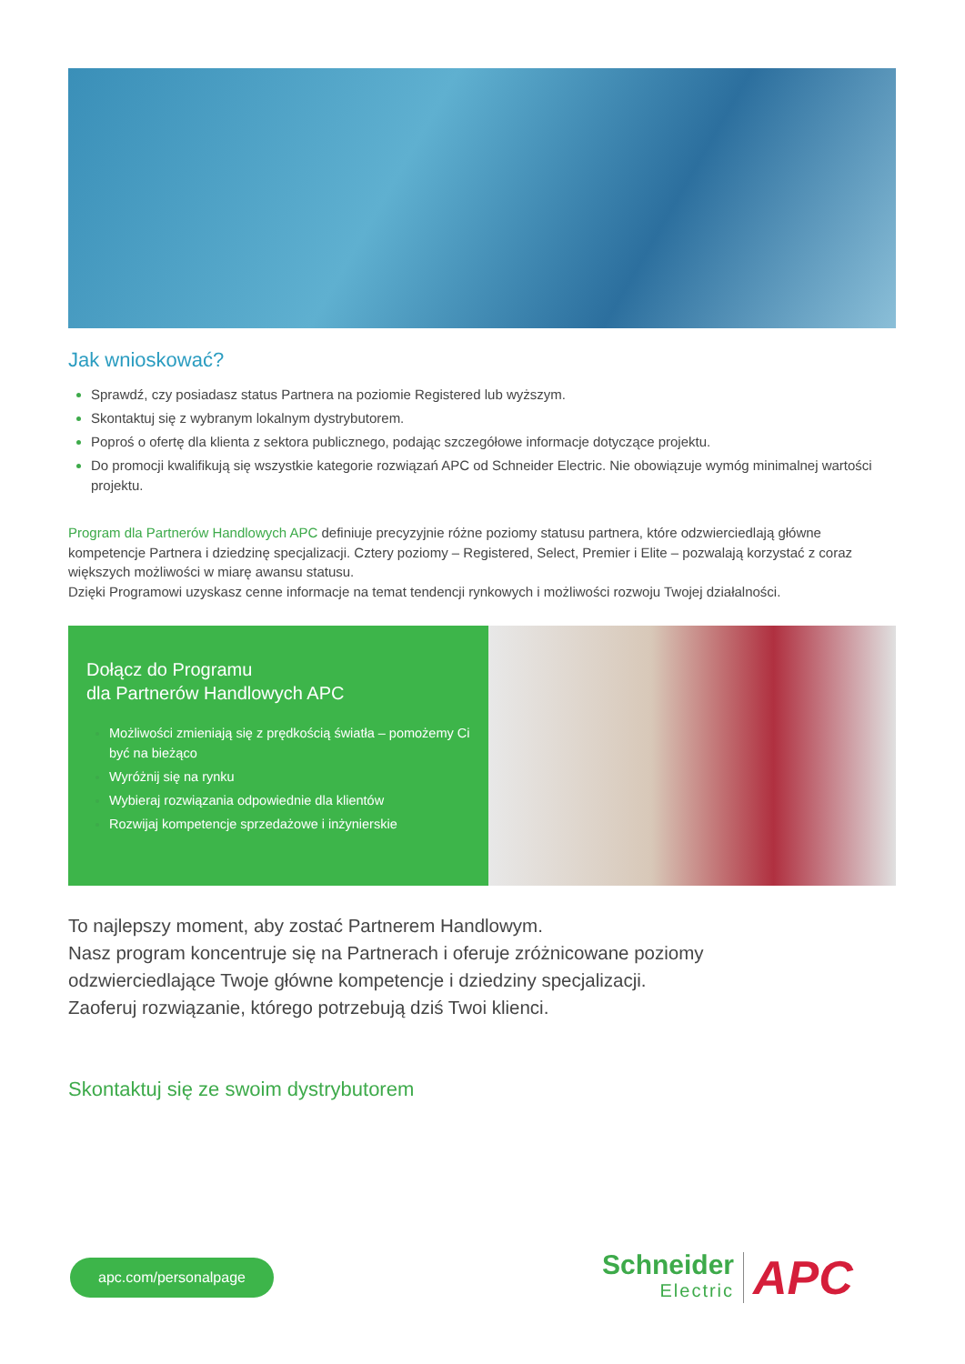Jak wnioskować?
Sprawdź, czy posiadasz status Partnera na poziomie Registered lub wyższym.
Skontaktuj się z wybranym lokalnym dystrybutorem.
Poproś o ofertę dla klienta z sektora publicznego, podając szczegółowe informacje dotyczące projektu.
Do promocji kwalifikują się wszystkie kategorie rozwiązań APC od Schneider Electric. Nie obowiązuje wymóg minimalnej wartości projektu.
Program dla Partnerów Handlowych APC definiuje precyzyjnie różne poziomy statusu partnera, które odzwierciedlają główne kompetencje Partnera i dziedzinę specjalizacji. Cztery poziomy – Registered, Select, Premier i Elite – pozwalają korzystać z coraz większych możliwości w miarę awansu statusu.
Dzięki Programowi uzyskasz cenne informacje na temat tendencji rynkowych i możliwości rozwoju Twojej działalności.
Dołącz do Programu
dla Partnerów Handlowych APC
Możliwości zmieniają się z prędkością światła – pomożemy Ci być na bieżąco
Wyróżnij się na rynku
Wybieraj rozwiązania odpowiednie dla klientów
Rozwijaj kompetencje sprzedażowe i inżynierskie
To najlepszy moment, aby zostać Partnerem Handlowym.
Nasz program koncentruje się na Partnerach i oferuje zróżnicowane poziomy
odzwierciedlające Twoje główne kompetencje i dziedziny specjalizacji.
Zaoferuj rozwiązanie, którego potrzebują dziś Twoi klienci.
Skontaktuj się ze swoim dystrybutorem
apc.com/personalpage
Schneider
Electric
APC